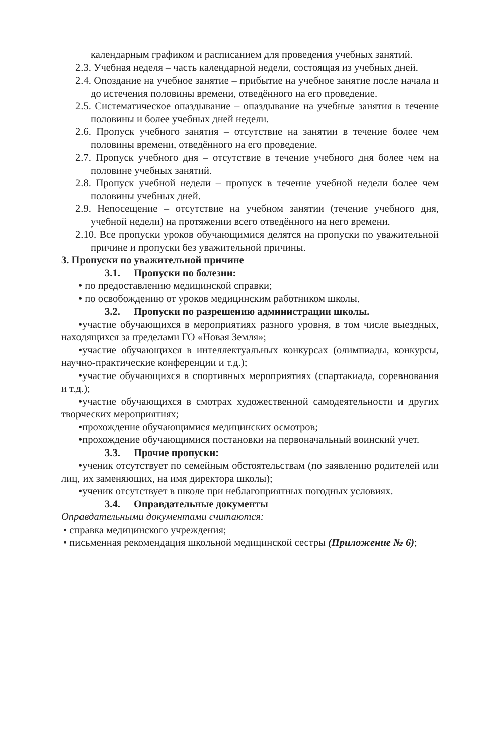календарным графиком и расписанием для проведения учебных занятий.
2.3. Учебная неделя – часть календарной недели, состоящая из учебных дней.
2.4. Опоздание на учебное занятие – прибытие на учебное занятие после начала и до истечения половины времени, отведённого на его проведение.
2.5. Систематическое опаздывание – опаздывание на учебные занятия в течение половины и более учебных дней недели.
2.6. Пропуск учебного занятия – отсутствие на занятии в течение более чем половины времени, отведённого на его проведение.
2.7. Пропуск учебного дня – отсутствие в течение учебного дня более чем на половине учебных занятий.
2.8. Пропуск учебной недели – пропуск в течение учебной недели более чем половины учебных дней.
2.9. Непосещение – отсутствие на учебном занятии (течение учебного дня, учебной недели) на протяжении всего отведённого на него времени.
2.10. Все пропуски уроков обучающимися делятся на пропуски по уважительной причине и пропуски без уважительной причины.
3. Пропуски по уважительной причине
3.1. Пропуски по болезни:
• по предоставлению медицинской справки;
• по освобождению от уроков медицинским работником школы.
3.2. Пропуски по разрешению администрации школы.
•участие обучающихся в мероприятиях разного уровня, в том числе выездных, находящихся за пределами ГО «Новая Земля»;
•участие обучающихся в интеллектуальных конкурсах (олимпиады, конкурсы, научно-практические конференции и т.д.);
•участие обучающихся в спортивных мероприятиях (спартакиада, соревнования и т.д.);
•участие обучающихся в смотрах художественной самодеятельности и других творческих мероприятиях;
•прохождение обучающимися медицинских осмотров;
•прохождение обучающимися постановки на первоначальный воинский учет.
3.3. Прочие пропуски:
•ученик отсутствует по семейным обстоятельствам (по заявлению родителей или лиц, их заменяющих, на имя директора школы);
•ученик отсутствует в школе при неблагоприятных погодных условиях.
3.4. Оправдательные документы
Оправдательными документами считаются:
• справка медицинского учреждения;
• письменная рекомендация школьной медицинской сестры (Приложение № 6);